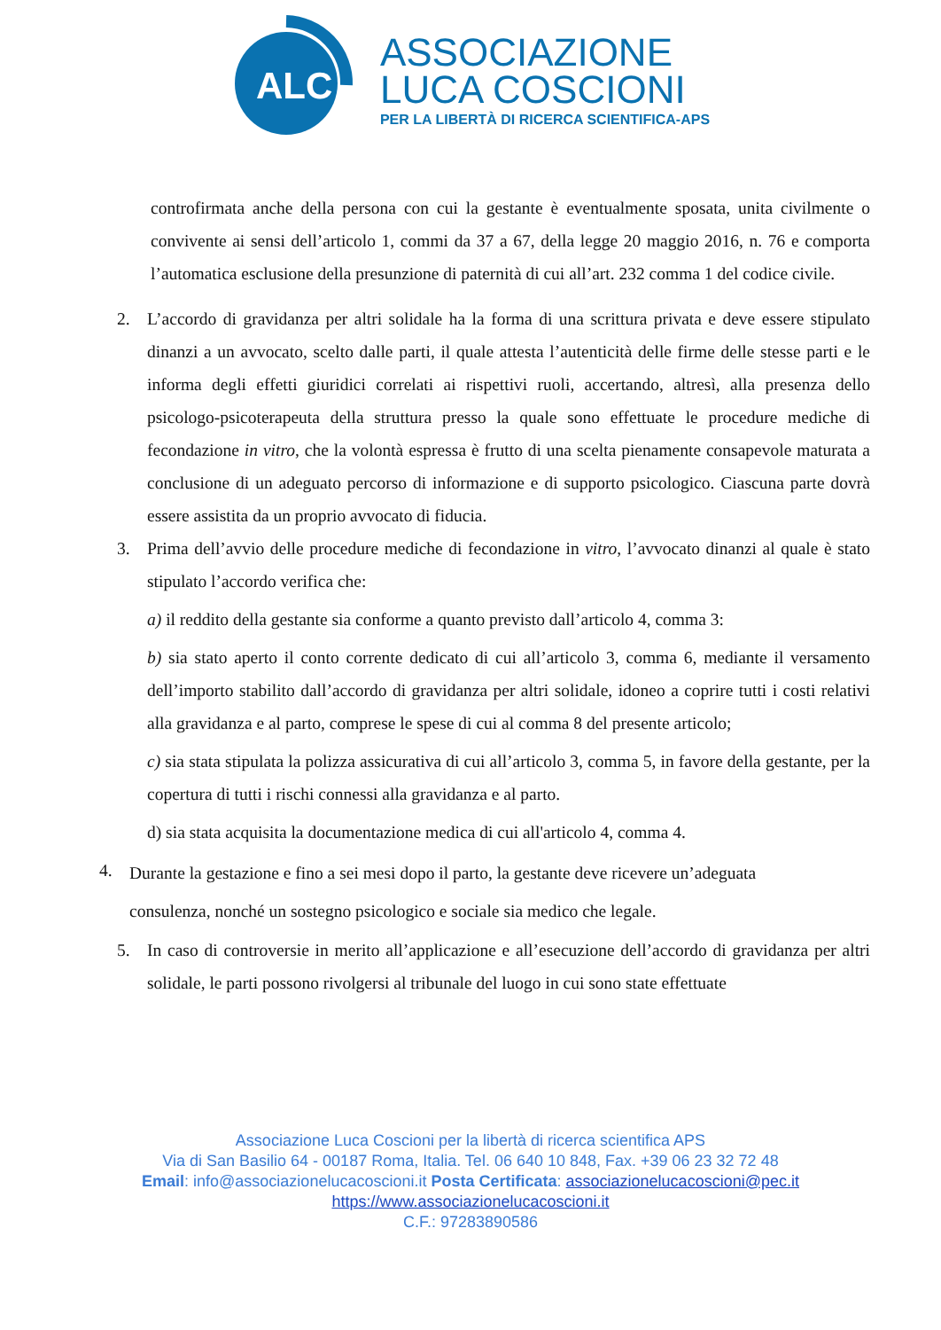ALC
ASSOCIAZIONE
LUCA COSCIONI
PER LA LIBERTÀ DI RICERCA SCIENTIFICA-APS
controfirmata anche della persona con cui la gestante è eventualmente sposata, unita civilmente o convivente ai sensi dell’articolo 1, commi da 37 a 67, della legge 20 maggio 2016, n. 76 e comporta l’automatica esclusione della presunzione di paternità di cui all’art. 232 comma 1 del codice civile.
2. L’accordo di gravidanza per altri solidale ha la forma di una scrittura privata e deve essere stipulato dinanzi a un avvocato, scelto dalle parti, il quale attesta l’autenticità delle firme delle stesse parti e le informa degli effetti giuridici correlati ai rispettivi ruoli, accertando, altresì, alla presenza dello psicologo-psicoterapeuta della struttura presso la quale sono effettuate le procedure mediche di fecondazione in vitro, che la volontà espressa è frutto di una scelta pienamente consapevole maturata a conclusione di un adeguato percorso di informazione e di supporto psicologico. Ciascuna parte dovrà essere assistita da un proprio avvocato di fiducia.
3. Prima dell’avvio delle procedure mediche di fecondazione in vitro, l’avvocato dinanzi al quale è stato stipulato l’accordo verifica che:
a) il reddito della gestante sia conforme a quanto previsto dall’articolo 4, comma 3:
b) sia stato aperto il conto corrente dedicato di cui all’articolo 3, comma 6, mediante il versamento dell’importo stabilito dall’accordo di gravidanza per altri solidale, idoneo a coprire tutti i costi relativi alla gravidanza e al parto, comprese le spese di cui al comma 8 del presente articolo;
c) sia stata stipulata la polizza assicurativa di cui all’articolo 3, comma 5, in favore della gestante, per la copertura di tutti i rischi connessi alla gravidanza e al parto.
d) sia stata acquisita la documentazione medica di cui all'articolo 4, comma 4.
4.
Durante la gestazione e fino a sei mesi dopo il parto, la gestante deve ricevere un’adeguata
consulenza, nonché un sostegno psicologico e sociale sia medico che legale.
5. In caso di controversie in merito all’applicazione e all’esecuzione dell’accordo di gravidanza per altri solidale, le parti possono rivolgersi al tribunale del luogo in cui sono state effettuate
Associazione Luca Coscioni per la libertà di ricerca scientifica APS
Via di San Basilio 64 - 00187 Roma, Italia. Tel. 06 640 10 848, Fax. +39 06 23 32 72 48
Email: info@associazionelucacoscioni.it Posta Certificata: associazionelucacoscioni@pec.it
https://www.associazionelucacoscioni.it
C.F.: 97283890586